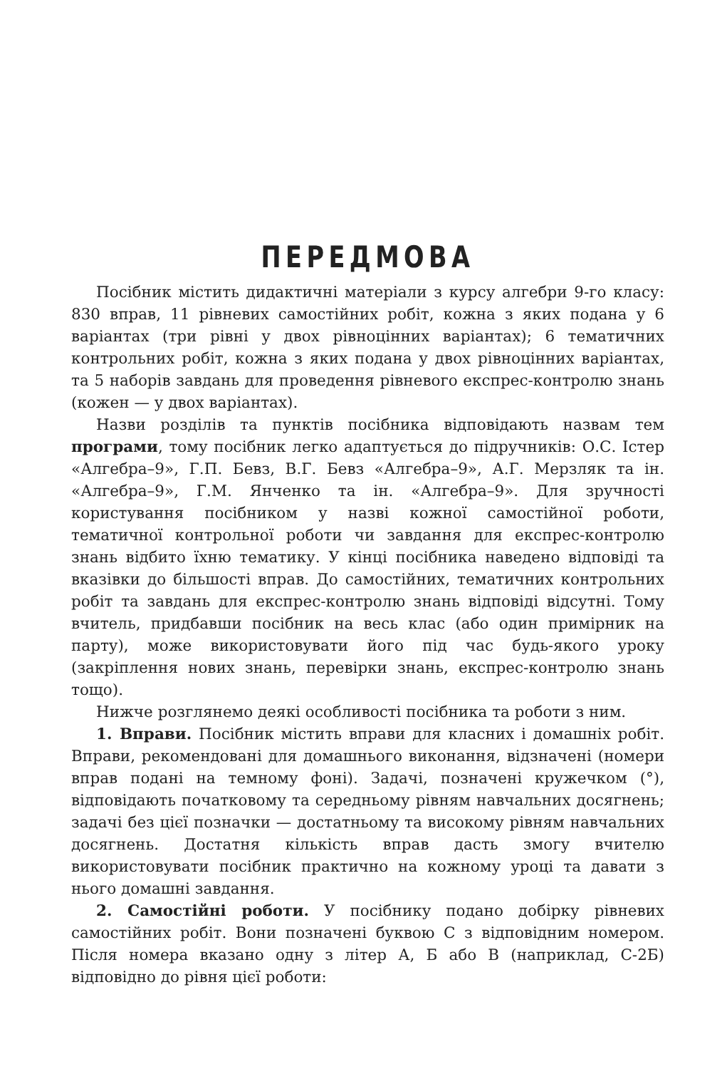ПЕРЕДМОВА
Посібник містить дидактичні матеріали з курсу алгебри 9-го класу: 830 вправ, 11 рівневих самостійних робіт, кожна з яких подана у 6 варіантах (три рівні у двох рівноцінних варіантах); 6 тематичних контрольних робіт, кожна з яких подана у двох рівноцінних варіантах, та 5 наборів завдань для проведення рівневого експрес-контролю знань (кожен — у двох варіантах).
Назви розділів та пунктів посібника відповідають назвам тем програми, тому посібник легко адаптується до підручників: О.С. Істер «Алгебра–9», Г.П. Бевз, В.Г. Бевз «Алгебра–9», А.Г. Мерзляк та ін. «Алгебра–9», Г.М. Янченко та ін. «Алгебра–9». Для зручності користування посібником у назві кожної самостійної роботи, тематичної контрольної роботи чи завдання для експрес-контролю знань відбито їхню тематику. У кінці посібника наведено відповіді та вказівки до більшості вправ. До самостійних, тематичних контрольних робіт та завдань для експрес-контролю знань відповіді відсутні. Тому вчитель, придбавши посібник на весь клас (або один примірник на парту), може використовувати його під час будь-якого уроку (закріплення нових знань, перевірки знань, експрес-контролю знань тощо).
Нижче розглянемо деякі особливості посібника та роботи з ним.
1. Вправи. Посібник містить вправи для класних і домашніх робіт. Вправи, рекомендовані для домашнього виконання, відзначені (номери вправ подані на темному фоні). Задачі, позначені кружечком (°), відповідають початковому та середньому рівням навчальних досягнень; задачі без цієї позначки — достатньому та високому рівням навчальних досягнень. Достатня кількість вправ дасть змогу вчителю використовувати посібник практично на кожному уроці та давати з нього домашні завдання.
2. Самостійні роботи. У посібнику подано добірку рівневих самостійних робіт. Вони позначені буквою С з відповідним номером. Після номера вказано одну з літер А, Б або В (наприклад, С-2Б) відповідно до рівня цієї роботи: